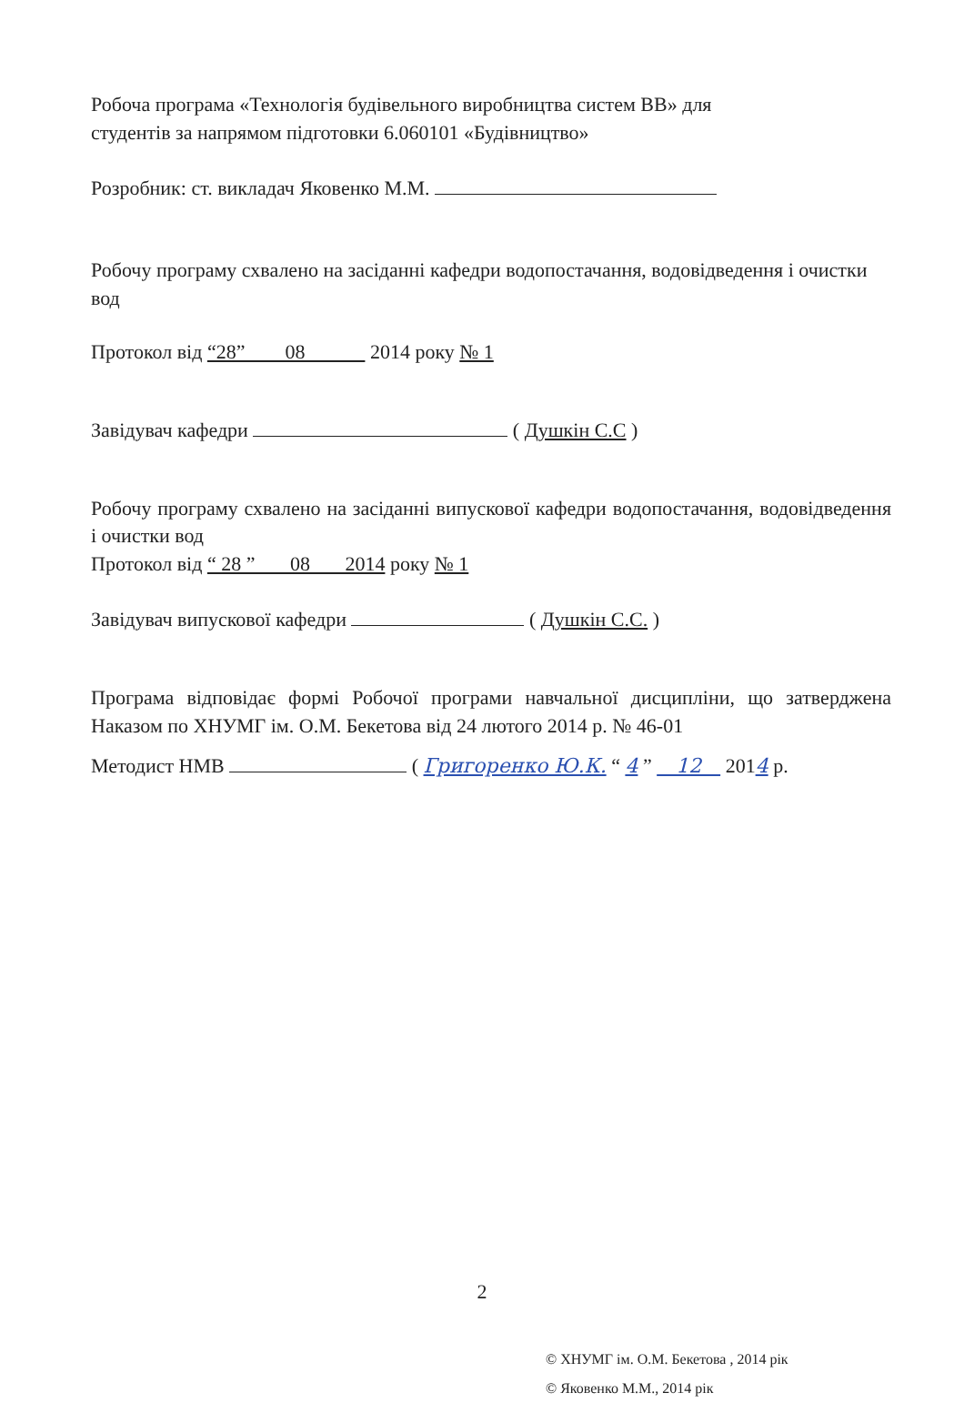Робоча програма «Технологія будівельного виробництва систем ВВ» для
студентів за напрямом підготовки 6.060101 «Будівництво»
Розробник: ст. викладач Яковенко М.М.
Робочу програму схвалено на засіданні кафедри водопостачання, водовідведення і очистки вод
Протокол від “28” 08 2014 року № 1
Завідувач кафедри ( Душкін С.С )
Робочу програму схвалено на засіданні випускової кафедри водопостачання, водовідведення і очистки вод
Протокол від “ 28 ” 08 2014 року № 1
Завідувач випускової кафедри ( Душкін С.С. )
Програма відповідає формі Робочої програми навчальної дисципліни, що затверджена Наказом по ХНУМГ ім. О.М. Бекетова від 24 лютого 2014 р. № 46-01
Методист НМВ ( Григоренко Ю.К. “ 4 ” 12 2014 р.
© ХНУМГ ім. О.М. Бекетова , 2014 рік
© Яковенко М.М., 2014 рік
2